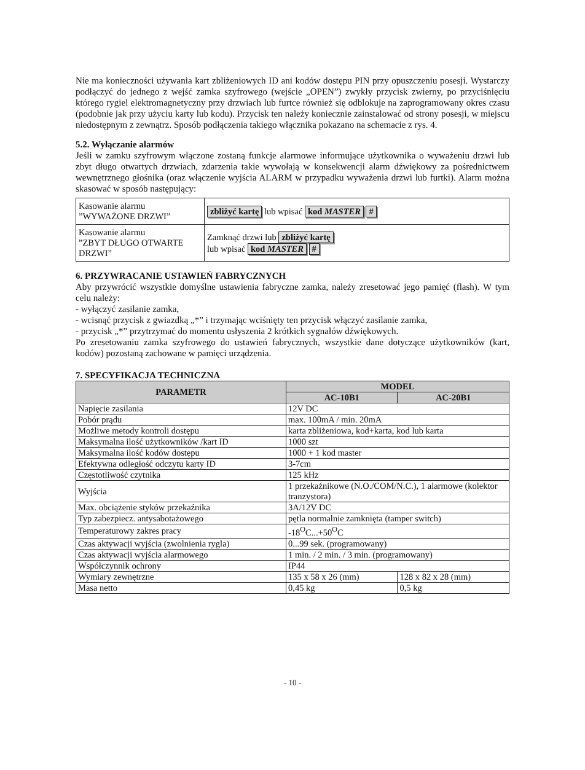Nie ma konieczności używania kart zbliżeniowych ID ani kodów dostępu PIN przy opuszczeniu posesji. Wystarczy podłączyć do jednego z wejść zamka szyfrowego (wejście „OPEN”) zwykły przycisk zwierny, po przyciśnięciu którego rygiel elektromagnetyczny przy drzwiach lub furtce również się odblokuje na zaprogramowany okres czasu (podobnie jak przy użyciu karty lub kodu). Przycisk ten należy koniecznie zainstalować od strony posesji, w miejscu niedostępnym z zewnątrz. Sposób podłączenia takiego włącznika pokazano na schemacie z rys. 4.
5.2. Wyłączanie alarmów
Jeśli w zamku szyfrowym włączone zostaną funkcje alarmowe informujące użytkownika o wyważeniu drzwi lub zbyt długo otwartych drzwiach, zdarzenia takie wywołają w konsekwencji alarm dźwiękowy za pośrednictwem wewnętrznego głośnika (oraz włączenie wyjścia ALARM w przypadku wyważenia drzwi lub furtki). Alarm można skasować w sposób następujący:
| Kasowanie alarmu ”WYWAŻONE DRZWI” | zbliżyć kartę lub wpisać kod MASTER # |
| Kasowanie alarmu ”ZBYT DŁUGO OTWARTE DRZWI” | Zamknąć drzwi lub zbliżyć kartę lub wpisać kod MASTER # |
6. PRZYWRACANIE USTAWIEŃ FABRYCZNYCH
Aby przywrócić wszystkie domyślne ustawienia fabryczne zamka, należy zresetować jego pamięć (flash). W tym celu należy:
- wyłączyć zasilanie zamka,
- wcisnąć przycisk z gwiazdką „*” i trzymając wciśnięty ten przycisk włączyć zasilanie zamka,
- przycisk „*” przytrzymać do momentu usłyszenia 2 krótkich sygnałów dźwiękowych.
Po zresetowaniu zamka szyfrowego do ustawień fabrycznych, wszystkie dane dotyczące użytkowników (kart, kodów) pozostaną zachowane w pamięci urządzenia.
7. SPECYFIKACJA TECHNICZNA
| PARAMETR | MODEL | |
| --- | --- | --- |
| | AC-10B1 | AC-20B1 |
| Napięcie zasilania | 12V DC | |
| Pobór prądu | max. 100mA / min. 20mA | |
| Możliwe metody kontroli dostępu | karta zbliżeniowa, kod+karta, kod lub karta | |
| Maksymalna ilość użytkowników /kart ID | 1000 szt | |
| Maksymalna ilość kodów dostępu | 1000 + 1 kod master | |
| Efektywna odległość odczytu karty ID | 3-7cm | |
| Częstotliwość czytnika | 125 kHz | |
| Wyjścia | 1 przekaźnikowe (N.O./COM/N.C.), 1 alarmowe (kolektor tranzystora) | |
| Max. obciążenie styków przekaźnika | 3A/12V DC | |
| Typ zabezpiecz. antysabotażowego | pętla normalnie zamknięta (tamper switch) | |
| Temperaturowy zakres pracy | -18<sup>O</sup>C...+50<sup>O</sup>C | |
| Czas aktywacji wyjścia (zwolnienia rygla) | 0...99 sek. (programowany) | |
| Czas aktywacji wyjścia alarmowego | 1 min. / 2 min. / 3 min. (programowany) | |
| Współczynnik ochrony | IP44 | |
| Wymiary zewnętrzne | 135 x 58 x 26 (mm) | 128 x 82 x 28 (mm) |
| Masa netto | 0,45 kg | 0,5 kg |
- 10 -